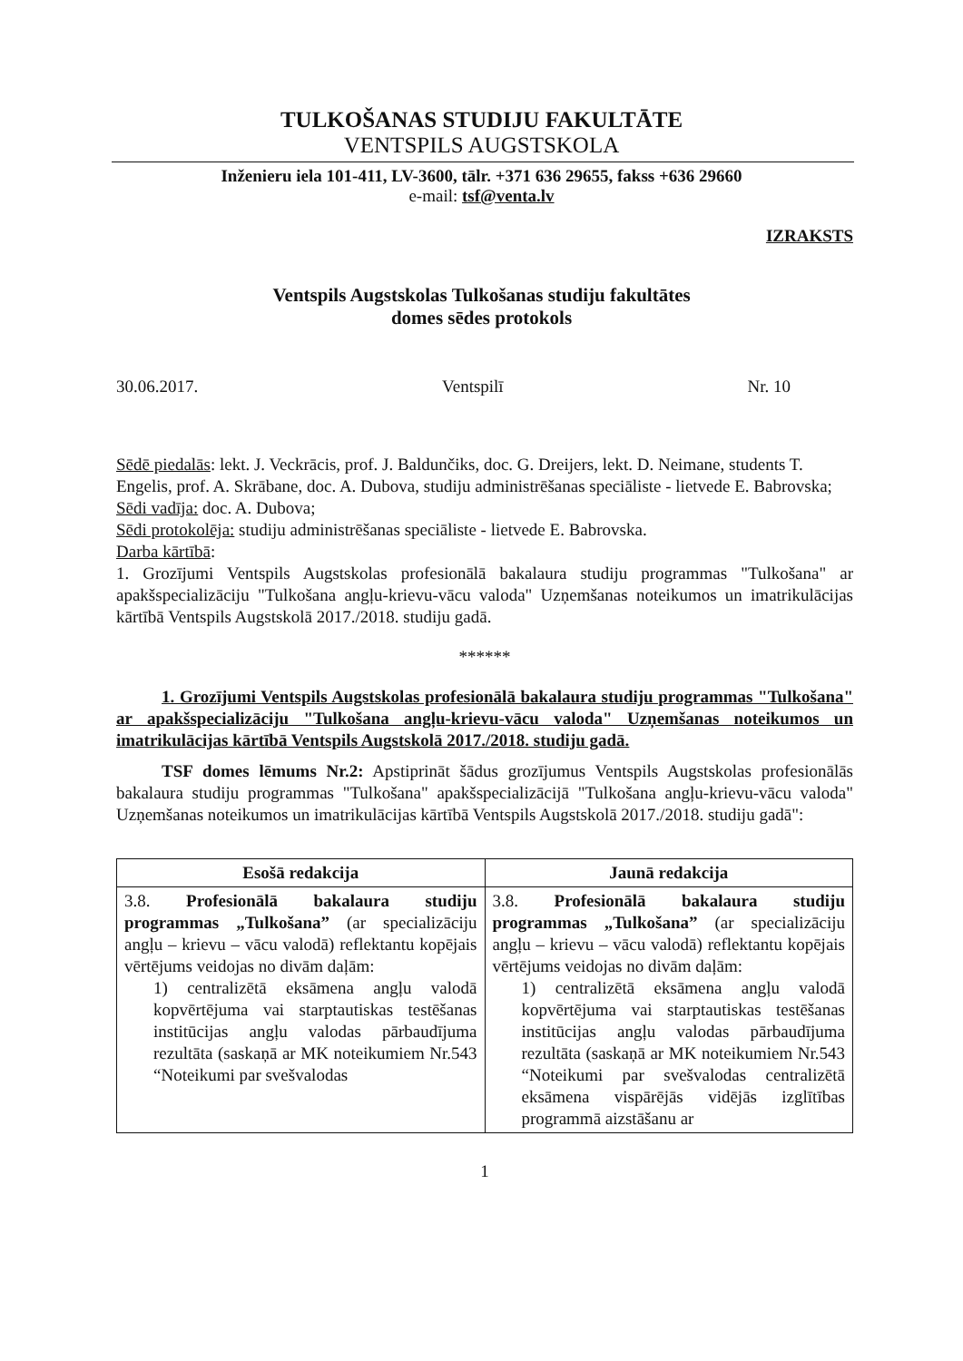TULKOŠANAS STUDIJU FAKULTĀTE
VENTSPILS AUGSTSKOLA
Inženieru iela 101-411, LV-3600, tālr. +371 636 29655, fakss +636 29660
e-mail: tsf@venta.lv
IZRAKSTS
Ventspils Augstskolas Tulkošanas studiju fakultātes
domes sēdes protokols
30.06.2017. Ventspilī Nr. 10
Sēdē piedalās: lekt. J. Veckrācis, prof. J. Baldunčiks, doc. G. Dreijers, lekt. D. Neimane, students T. Engelis, prof. A. Skrābane, doc. A. Dubova, studiju administrēšanas speciāliste - lietvede E. Babrovska;
Sēdi vadīja: doc. A. Dubova;
Sēdi protokolēja: studiju administrēšanas speciāliste - lietvede E. Babrovska.
Darba kārtībā:
1. Grozījumi Ventspils Augstskolas profesionālā bakalaura studiju programmas "Tulkošana" ar apakšspecializāciju "Tulkošana angļu-krievu-vācu valoda" Uzņemšanas noteikumos un imatrikulācijas kārtībā Ventspils Augstskolā 2017./2018. studiju gadā.
******
1. Grozījumi Ventspils Augstskolas profesionālā bakalaura studiju programmas "Tulkošana" ar apakšspecializāciju "Tulkošana angļu-krievu-vācu valoda" Uzņemšanas noteikumos un imatrikulācijas kārtībā Ventspils Augstskolā 2017./2018. studiju gadā.
TSF domes lēmums Nr.2: Apstiprināt šādus grozījumus Ventspils Augstskolas profesionālās bakalaura studiju programmas "Tulkošana" apakšspecializācijā "Tulkošana angļu-krievu-vācu valoda" Uzņemšanas noteikumos un imatrikulācijas kārtībā Ventspils Augstskolā 2017./2018. studiju gadā":
| Esošā redakcija | Jaunā redakcija |
| --- | --- |
| 3.8. Profesionālā bakalaura studiju programmas „Tulkošana” (ar specializāciju angļu – krievu – vācu valodā) reflektantu kopējais vērtējums veidojas no divām daļām: 1) centralizētā eksāmena angļu valodā kopvērtējuma vai starptautiskas testēšanas institūcijas angļu valodas pārbaudījuma rezultāta (saskaņā ar MK noteikumiem Nr.543 “Noteikumi par svešvalodas | 3.8. Profesionālā bakalaura studiju programmas „Tulkošana” (ar specializāciju angļu – krievu – vācu valodā) reflektantu kopējais vērtējums veidojas no divām daļām: 1) centralizētā eksāmena angļu valodā kopvērtējuma vai starptautiskas testēšanas institūcijas angļu valodas pārbaudījuma rezultāta (saskaņā ar MK noteikumiem Nr.543 “Noteikumi par svešvalodas centralizētā eksāmena vispārējās vidējās izglītības programmā aizstāšanu ar |
1